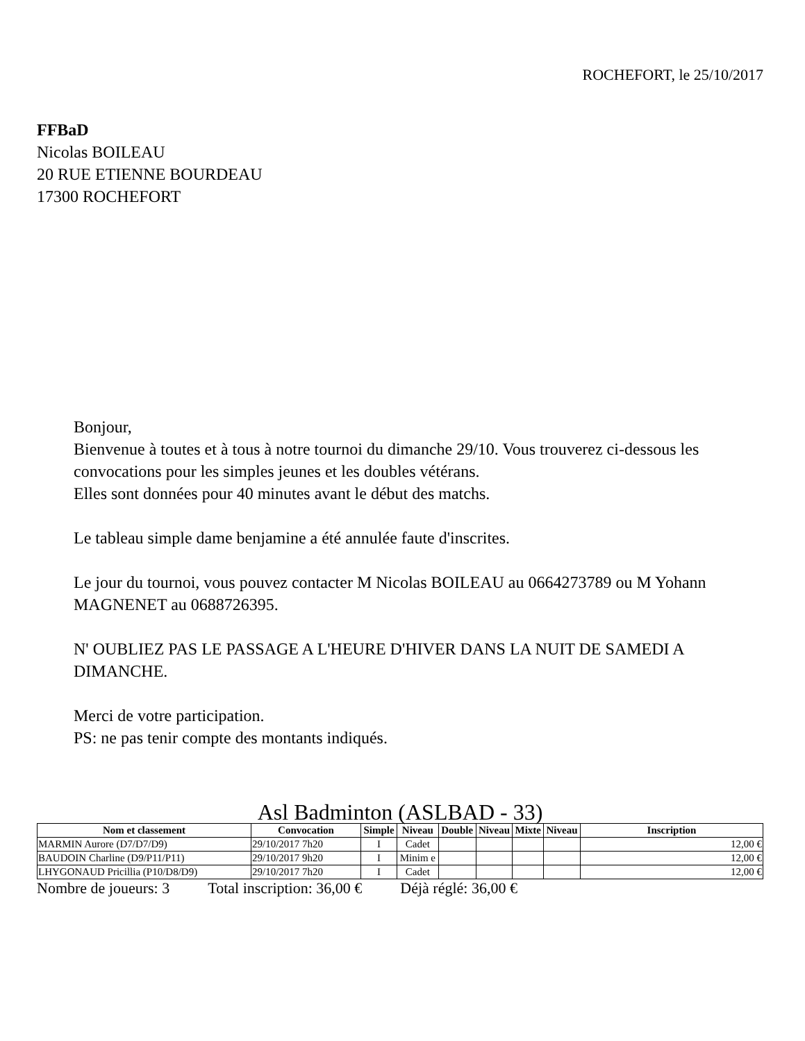ROCHEFORT, le 25/10/2017
FFBaD
Nicolas BOILEAU
20 RUE ETIENNE BOURDEAU
17300 ROCHEFORT
Bonjour,
Bienvenue à toutes et à tous à notre tournoi du dimanche 29/10. Vous trouverez ci-dessous les convocations pour les simples jeunes et les doubles vétérans.
Elles sont données pour 40 minutes avant le début des matchs.
Le tableau simple dame benjamine a été annulée faute d'inscrites.
Le jour du tournoi, vous pouvez contacter M Nicolas BOILEAU au 0664273789 ou M Yohann MAGNENET au 0688726395.
N' OUBLIEZ PAS LE PASSAGE A L'HEURE D'HIVER DANS LA NUIT DE SAMEDI A DIMANCHE.
Merci de votre participation.
PS: ne pas tenir compte des montants indiqués.
Asl Badminton (ASLBAD - 33)
| Nom et classement | Convocation | Simple | Niveau | Double | Niveau | Mixte | Niveau | Inscription |
| --- | --- | --- | --- | --- | --- | --- | --- | --- |
| MARMIN Aurore (D7/D7/D9) | 29/10/2017 7h20 | I | Cadet | | | | | 12,00 € |
| BAUDOIN Charline (D9/P11/P11) | 29/10/2017 9h20 | I | Minim e | | | | | 12,00 € |
| LHYGONAUD Pricillia (P10/D8/D9) | 29/10/2017 7h20 | I | Cadet | | | | | 12,00 € |
Nombre de joueurs: 3 Total inscription: 36,00 € Déjà réglé: 36,00 €